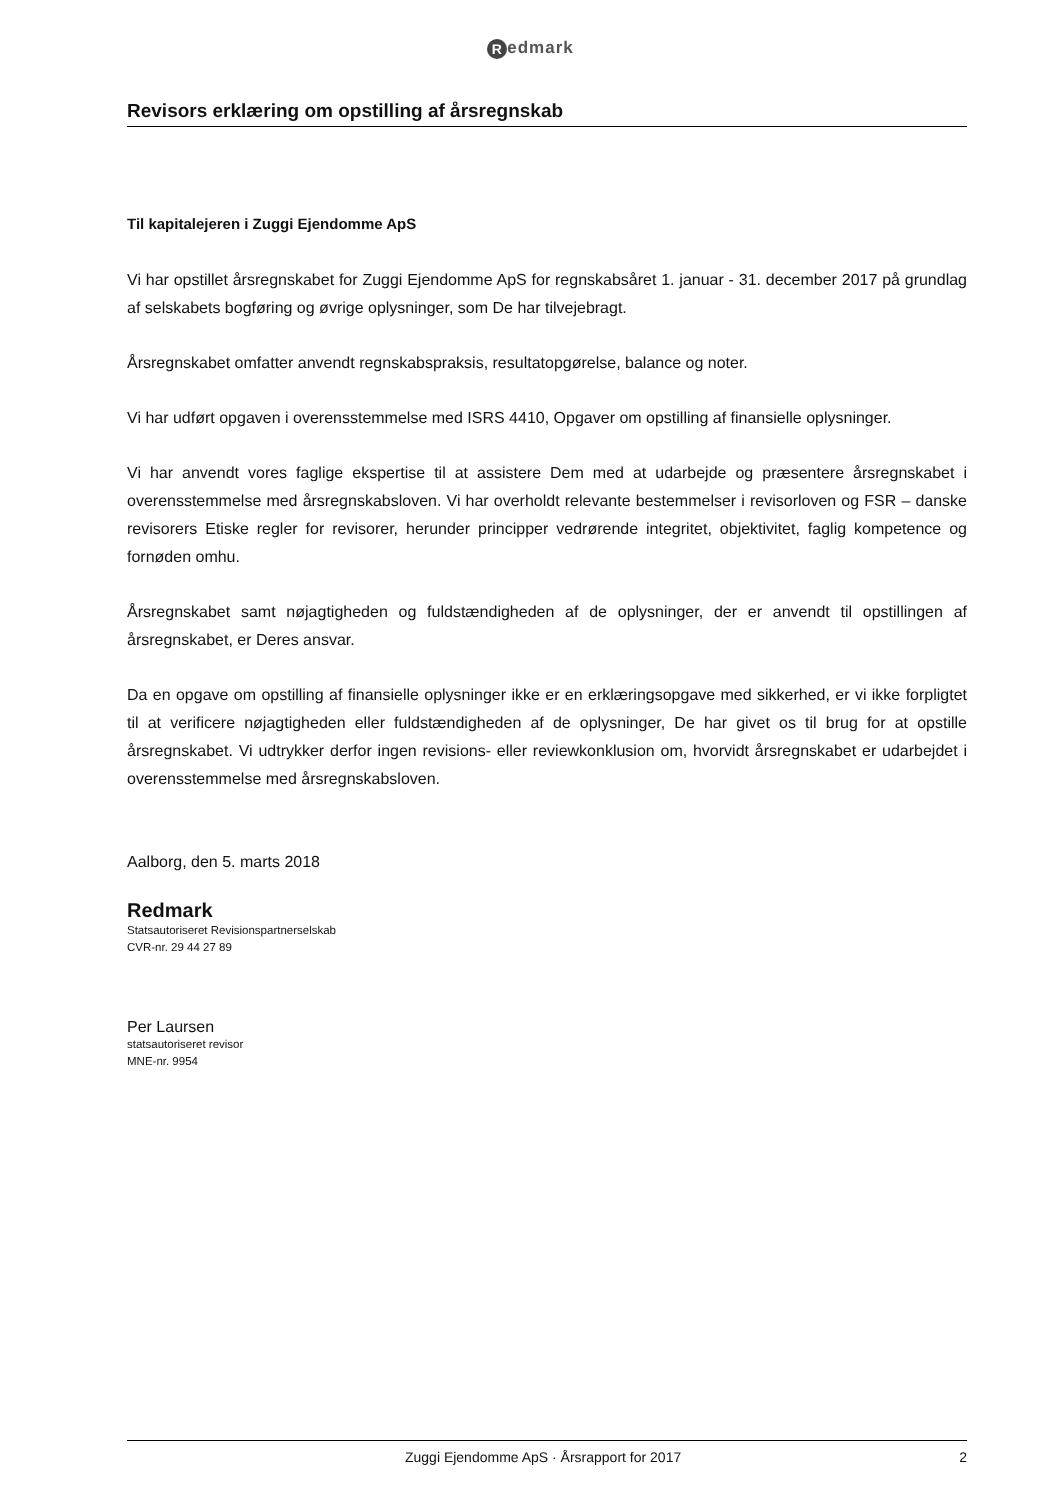Redmark
Revisors erklæring om opstilling af årsregnskab
Til kapitalejeren i Zuggi Ejendomme ApS
Vi har opstillet årsregnskabet for Zuggi Ejendomme ApS for regnskabsåret 1. januar - 31. december 2017 på grundlag af selskabets bogføring og øvrige oplysninger, som De har tilvejebragt.
Årsregnskabet omfatter anvendt regnskabspraksis, resultatopgørelse, balance og noter.
Vi har udført opgaven i overensstemmelse med ISRS 4410, Opgaver om opstilling af finansielle oplysninger.
Vi har anvendt vores faglige ekspertise til at assistere Dem med at udarbejde og præsentere årsregnskabet i overensstemmelse med årsregnskabsloven. Vi har overholdt relevante bestemmelser i revisorloven og FSR – danske revisorers Etiske regler for revisorer, herunder principper vedrørende integritet, objektivitet, faglig kompetence og fornøden omhu.
Årsregnskabet samt nøjagtigheden og fuldstændigheden af de oplysninger, der er anvendt til opstillingen af årsregnskabet, er Deres ansvar.
Da en opgave om opstilling af finansielle oplysninger ikke er en erklæringsopgave med sikkerhed, er vi ikke forpligtet til at verificere nøjagtigheden eller fuldstændigheden af de oplysninger, De har givet os til brug for at opstille årsregnskabet. Vi udtrykker derfor ingen revisions- eller reviewkonklusion om, hvorvidt årsregnskabet er udarbejdet i overensstemmelse med årsregnskabsloven.
Aalborg, den 5. marts 2018
Redmark
Statsautoriseret Revisionspartnerselskab
CVR-nr. 29 44 27 89
Per Laursen
statsautoriseret revisor
MNE-nr. 9954
Zuggi Ejendomme ApS · Årsrapport for 2017
2